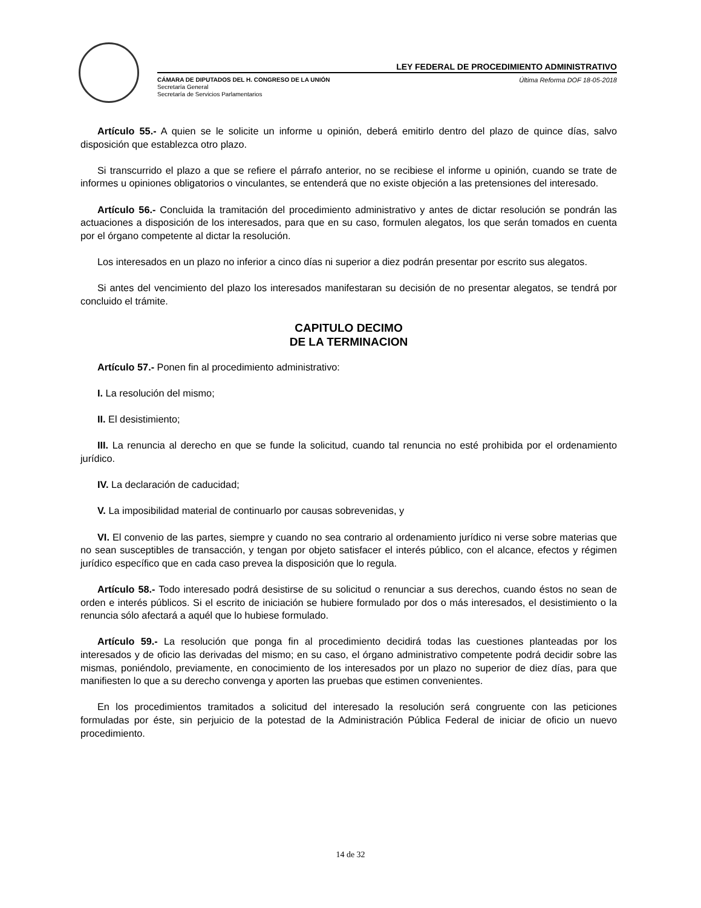LEY FEDERAL DE PROCEDIMIENTO ADMINISTRATIVO
CÁMARA DE DIPUTADOS DEL H. CONGRESO DE LA UNIÓN
Secretaría General
Secretaría de Servicios Parlamentarios
Última Reforma DOF 18-05-2018
Artículo 55.- A quien se le solicite un informe u opinión, deberá emitirlo dentro del plazo de quince días, salvo disposición que establezca otro plazo.
Si transcurrido el plazo a que se refiere el párrafo anterior, no se recibiese el informe u opinión, cuando se trate de informes u opiniones obligatorios o vinculantes, se entenderá que no existe objeción a las pretensiones del interesado.
Artículo 56.- Concluida la tramitación del procedimiento administrativo y antes de dictar resolución se pondrán las actuaciones a disposición de los interesados, para que en su caso, formulen alegatos, los que serán tomados en cuenta por el órgano competente al dictar la resolución.
Los interesados en un plazo no inferior a cinco días ni superior a diez podrán presentar por escrito sus alegatos.
Si antes del vencimiento del plazo los interesados manifestaran su decisión de no presentar alegatos, se tendrá por concluido el trámite.
CAPITULO DECIMO
DE LA TERMINACION
Artículo 57.- Ponen fin al procedimiento administrativo:
I. La resolución del mismo;
II. El desistimiento;
III. La renuncia al derecho en que se funde la solicitud, cuando tal renuncia no esté prohibida por el ordenamiento jurídico.
IV. La declaración de caducidad;
V. La imposibilidad material de continuarlo por causas sobrevenidas, y
VI. El convenio de las partes, siempre y cuando no sea contrario al ordenamiento jurídico ni verse sobre materias que no sean susceptibles de transacción, y tengan por objeto satisfacer el interés público, con el alcance, efectos y régimen jurídico específico que en cada caso prevea la disposición que lo regula.
Artículo 58.- Todo interesado podrá desistirse de su solicitud o renunciar a sus derechos, cuando éstos no sean de orden e interés públicos. Si el escrito de iniciación se hubiere formulado por dos o más interesados, el desistimiento o la renuncia sólo afectará a aquél que lo hubiese formulado.
Artículo 59.- La resolución que ponga fin al procedimiento decidirá todas las cuestiones planteadas por los interesados y de oficio las derivadas del mismo; en su caso, el órgano administrativo competente podrá decidir sobre las mismas, poniéndolo, previamente, en conocimiento de los interesados por un plazo no superior de diez días, para que manifiesten lo que a su derecho convenga y aporten las pruebas que estimen convenientes.
En los procedimientos tramitados a solicitud del interesado la resolución será congruente con las peticiones formuladas por éste, sin perjuicio de la potestad de la Administración Pública Federal de iniciar de oficio un nuevo procedimiento.
14 de 32